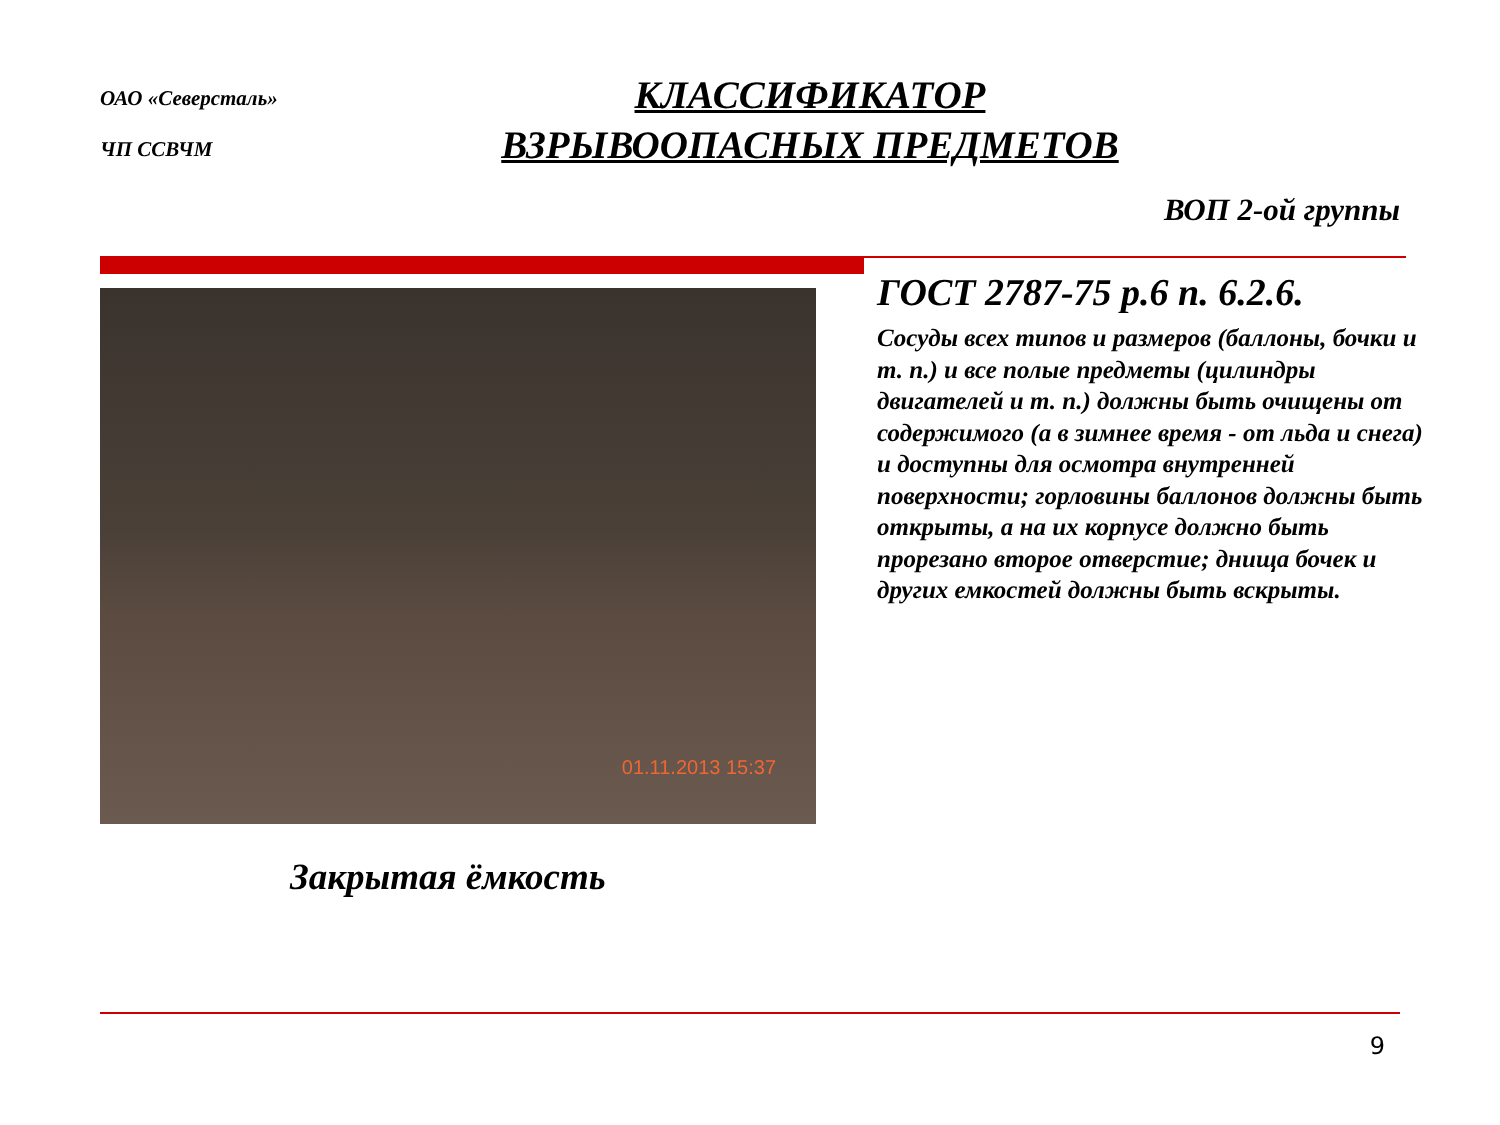ОАО «Северсталь»
ЧП ССВЧМ
КЛАССИФИКАТОР
ВЗРЫВООПАСНЫХ ПРЕДМЕТОВ
ВОП 2-ой группы
01.11.2013 15:37
ГОСТ 2787-75 р.6 п. 6.2.6.
Сосуды всех типов и размеров (баллоны, бочки и т. п.) и все полые предметы (цилиндры двигателей и т. п.) должны быть очищены от содержимого (а в зимнее время - от льда и снега) и доступны для осмотра внутренней поверхности; горловины баллонов должны быть открыты, а на их корпусе должно быть прорезано второе отверстие; днища бочек и других емкостей должны быть вскрыты.
Закрытая ёмкость
9